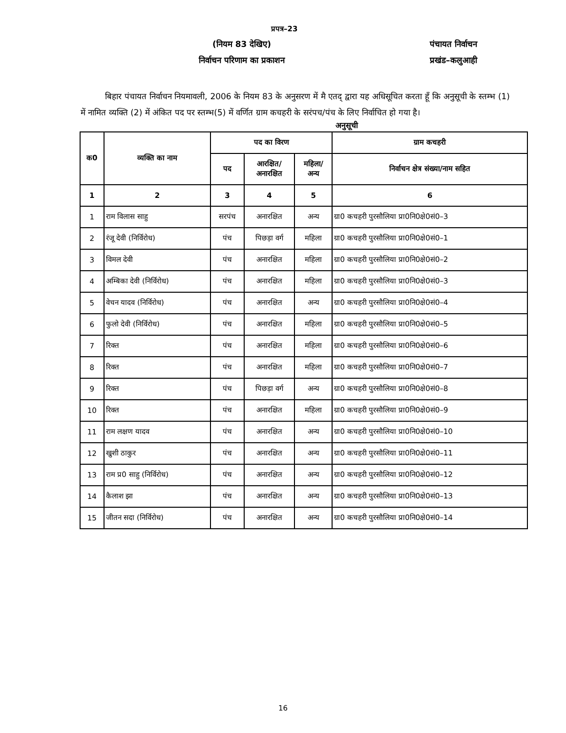प्रपत्र–23
(नियम 83 देखिए) पंचायत निर्वाचन
निर्वाचन परिणाम का प्रकाशन प्रखंड–कलुआही
बिहार पंचायत निर्वाचन नियमावली, 2006 के नियम 83 के अनुसरण में मै एतद् द्वारा यह अधिसूचित करता हूँ कि अनुसूची के स्तम्भ (1) में नामित व्यक्ति (2) में अंकित पद पर स्तम्भ(5) में वर्णित ग्राम कचहरी के सरंपच/पंच के लिए निर्वाचित हो गया है।
अनुसूची
| क0 | व्यक्ति का नाम | पद का विरण | | | ग्राम कचहरी |
| --- | --- | --- | --- | --- | --- |
| | | पद | आरक्षित/ अनारक्षित | महिला/ अन्य | निर्वाचन क्षेत्र संख्या/नाम सहित |
| 1 | 2 | 3 | 4 | 5 | 6 |
| 1 | राम विलास साहु | सरपंच | अनारक्षित | अन्य | ग्रा0 कचहरी पुरसौलिया प्रा0नि0क्षे0सं0–3 |
| 2 | रंजू देवी (निर्विरोध) | पंच | पिछड़ा वर्ग | महिला | ग्रा0 कचहरी पुरसौलिया प्रा0नि0क्षे0सं0–1 |
| 3 | विमल देवी | पंच | अनारक्षित | महिला | ग्रा0 कचहरी पुरसौलिया प्रा0नि0क्षे0सं0–2 |
| 4 | अम्बिका देवी (निर्विरोध) | पंच | अनारक्षित | महिला | ग्रा0 कचहरी पुरसौलिया प्रा0नि0क्षे0सं0–3 |
| 5 | वेचन यादव (निर्विरोध) | पंच | अनारक्षित | अन्य | ग्रा0 कचहरी पुरसौलिया प्रा0नि0क्षे0सं0–4 |
| 6 | फुलो देवी (निर्विरोध) | पंच | अनारक्षित | महिला | ग्रा0 कचहरी पुरसौलिया प्रा0नि0क्षे0सं0–5 |
| 7 | रिक्त | पंच | अनारक्षित | महिला | ग्रा0 कचहरी पुरसौलिया प्रा0नि0क्षे0सं0–6 |
| 8 | रिक्त | पंच | अनारक्षित | महिला | ग्रा0 कचहरी पुरसौलिया प्रा0नि0क्षे0सं0–7 |
| 9 | रिक्त | पंच | पिछड़ा वर्ग | अन्य | ग्रा0 कचहरी पुरसौलिया प्रा0नि0क्षे0सं0–8 |
| 10 | रिक्त | पंच | अनारक्षित | महिला | ग्रा0 कचहरी पुरसौलिया प्रा0नि0क्षे0सं0–9 |
| 11 | राम लक्षण यादव | पंच | अनारक्षित | अन्य | ग्रा0 कचहरी पुरसौलिया प्रा0नि0क्षे0सं0–10 |
| 12 | खुशी ठाकुर | पंच | अनारक्षित | अन्य | ग्रा0 कचहरी पुरसौलिया प्रा0नि0क्षे0सं0–11 |
| 13 | राम प्र0 साहु (निर्विरोध) | पंच | अनारक्षित | अन्य | ग्रा0 कचहरी पुरसौलिया प्रा0नि0क्षे0सं0–12 |
| 14 | कैलाश झा | पंच | अनारक्षित | अन्य | ग्रा0 कचहरी पुरसौलिया प्रा0नि0क्षे0सं0–13 |
| 15 | जीतन सदा (निर्विरोध) | पंच | अनारक्षित | अन्य | ग्रा0 कचहरी पुरसौलिया प्रा0नि0क्षे0सं0–14 |
16